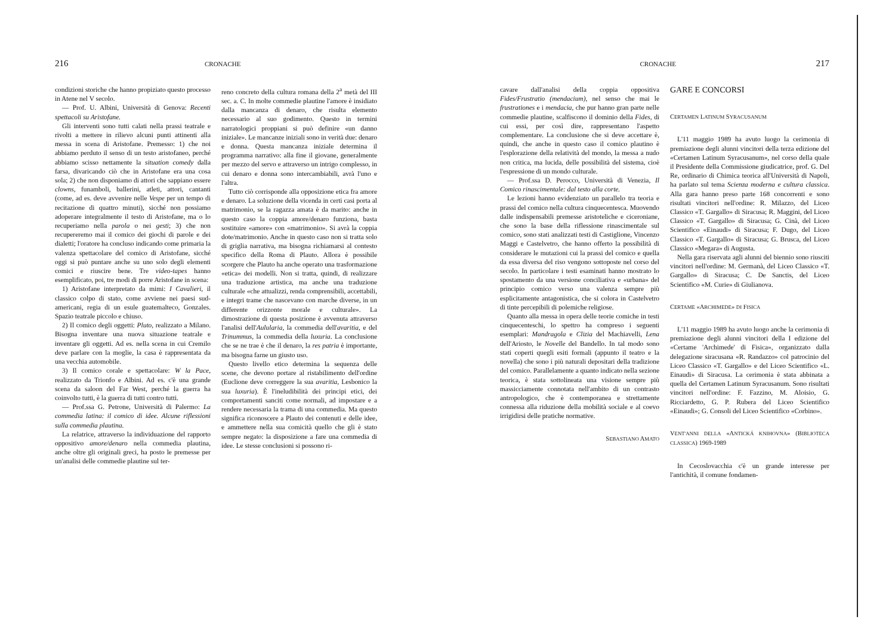216 CRONACHE
condizioni storiche che hanno propiziato questo processo in Atene nel V secolo.
— Prof. U. Albini, Università di Genova: Recenti spettacoli su Aristofane.
Gli interventi sono tutti calati nella prassi teatrale e rivolti a mettere in rilievo alcuni punti attinenti alla messa in scena di Aristofane. Premesso: 1) che noi abbiamo perduto il senso di un testo aristofaneo, perché abbiamo scisso nettamente la situation comedy dalla farsa, divaricando ciò che in Aristofane era una cosa sola; 2) che non disponiamo di attori che sappiano essere clowns, funamboli, ballerini, atleti, attori, cantanti (come, ad es. deve avvenire nelle Vespe per un tempo di recitazione di quattro minuti), sicché non possiamo adoperare integralmente il testo di Aristofane, ma o lo recuperiamo nella parola o nei gesti; 3) che non recupereremo mai il comico dei giochi di parole e dei dialetti; l'oratore ha concluso indicando come primaria la valenza spettacolare del comico di Aristofane, sicché oggi si può puntare anche su uno solo degli elementi comici e riuscire bene. Tre video-tapes hanno esemplificato, poi, tre modi di porre Aristofane in scena:
1) Aristofane interpretato da mimi: I Cavalieri, il classico colpo di stato, come avviene nei paesi sud-americani, regia di un esule guatemalteco, Gonzales. Spazio teatrale piccolo e chiuso.
2) Il comico degli oggetti: Pluto, realizzato a Milano. Bisogna inventare una nuova situazione teatrale e inventare gli oggetti. Ad es. nella scena in cui Cremilo deve parlare con la moglie, la casa è rappresentata da una vecchia automobile.
3) Il comico corale e spettacolare: W la Pace, realizzato da Trionfo e Albini. Ad es. c'è una grande scena da saloon del Far West, perché la guerra ha coinvolto tutti, è la guerra di tutti contro tutti.
— Prof.ssa G. Petrone, Università di Palermo: La commedia latina: il comico di idee. Alcune riflessioni sulla commedia plautina.
La relatrice, attraverso la individuazione del rapporto oppositivo amore/denaro nella commedia plautina, anche oltre gli originali greci, ha posto le premesse per un'analisi delle commedie plautine sul ter-
reno concreto della cultura romana della 2<sup>a</sup> metà del III sec. a. C. In molte commedie plautine l'amore è insidiato dalla mancanza di denaro, che risulta elemento necessario al suo godimento. Questo in termini narratologici proppiani si può definire «un danno iniziale». Le mancanze iniziali sono in verità due: denaro e donna. Questa mancanza iniziale determina il programma narrativo: alla fine il giovane, generalmente per mezzo del servo e attraverso un intrigo complesso, in cui denaro e donna sono intercambiabili, avrà l'uno e l'altra.
Tutto ciò corrisponde alla opposizione etica fra amore e denaro. La soluzione della vicenda in certi casi porta al matrimonio, se la ragazza amata è da marito: anche in questo caso la coppia amore/denaro funziona, basta sostituire «amore» con «matrimonio». Si avrà la coppia dote/matrimonio. Anche in questo caso non si tratta solo di griglia narrativa, ma bisogna richiamarsi al contesto specifico della Roma di Plauto. Allora è possibile scorgere che Plauto ha anche operato una trasformazione «etica» dei modelli. Non si tratta, quindi, di realizzare una traduzione artistica, ma anche una traduzione culturale «che attualizzi, renda comprensibili, accettabili, e integri trame che nascevano con marche diverse, in un differente orizzonte morale e culturale». La dimostrazione di questa posizione è avvenuta attraverso l'analisi dell'Aulularia, la commedia dell'avaritia, e del Trinummus, la commedia della luxuria. La conclusione che se ne trae è che il denaro, la res patria è importante, ma bisogna farne un giusto uso.
Questo livello etico determina la sequenza delle scene, che devono portare al ristabilimento dell'ordine (Euclione deve correggere la sua avaritia, Lesbonico la sua luxuria). È l'ineludibilità dei principi etici, dei comportamenti sanciti come normali, ad impostare e a rendere necessaria la trama di una commedia. Ma questo significa riconoscere a Plauto dei contenuti e delle idee, e ammettere nella sua comicità quello che gli è stato sempre negato: la disposizione a fare una commedia di idee. Le stesse conclusioni si possono ri-
CRONACHE 217
cavare dall'analisi della coppia oppositiva Fides/Frustratio (mendacium), nel senso che mai le frustrationes e i mendacia, che pur hanno gran parte nelle commedie plautine, scalfiscono il dominio della Fides, di cui essi, per così dire, rappresentano l'aspetto complementare. La conclusione che si deve accettare è, quindi, che anche in questo caso il comico plautino è l'esplorazione della relatività del mondo, la messa a nudo non critica, ma lucida, delle possibilità del sistema, cioè l'espressione di un mondo culturale.
— Prof.ssa D. Perocco, Università di Venezia, Il Comico rinascimentale: dal testo alla corte.
Le lezioni hanno evidenziato un parallelo tra teoria e prassi del comico nella cultura cinquecentesca. Muovendo dalle indispensabili premesse aristoteliche e ciceroniane, che sono la base della riflessione rinascimentale sul comico, sono stati analizzati testi di Castiglione, Vincenzo Maggi e Castelvetro, che hanno offerto la possibilità di considerare le mutazioni cui la prassi del comico e quella da essa diversa del riso vengono sottoposte nel corso del secolo. In particolare i testi esaminati hanno mostrato lo spostamento da una versione conciliativa e «urbana» del principio comico verso una valenza sempre più esplicitamente antagonistica, che si colora in Castelvetro di tinte percepibili di polemiche religiose.
Quanto alla messa in opera delle teorie comiche in testi cinquecenteschi, lo spettro ha compreso i seguenti esemplari: Mandragola e Clizia del Machiavelli, Lena dell'Ariosto, le Novelle del Bandello. In tal modo sono stati coperti quegli esiti formali (appunto il teatro e la novella) che sono i più naturali depositari della tradizione del comico. Parallelamente a quanto indicato nella sezione teorica, è stata sottolineata una visione sempre più massicciamente connotata nell'ambito di un contrasto antropologico, che è contemporanea e strettamente connessa alla riduzione della mobilità sociale e al coevo irrigidirsi delle pratiche normative.
SEBASTIANO AMATO
GARE E CONCORSI
CERTAMEN LATINUM SYRACUSANUM
L'11 maggio 1989 ha avuto luogo la cerimonia di premiazione degli alunni vincitori della terza edizione del «Certamen Latinum Syracusanum», nel corso della quale il Presidente della Commissione giudicatrice, prof. G. Del Re, ordinario di Chimica teorica all'Università di Napoli, ha parlato sul tema Scienza moderna e cultura classica. Alla gara hanno preso parte 168 concorrenti e sono risultati vincitori nell'ordine: R. Milazzo, del Liceo Classico «T. Gargallo» di Siracusa; R. Maggini, del Liceo Classico «T. Gargallo» di Siracusa; G. Cinà, del Liceo Scientifico «Einaudi» di Siracusa; F. Dugo, del Liceo Classico «T. Gargallo» di Siracusa; G. Brusca, del Liceo Classico «Megara» di Augusta.
Nella gara riservata agli alunni del biennio sono riusciti vincitori nell'ordine: M. Germanà, del Liceo Classico «T. Gargallo» di Siracusa; C. De Sanctis, del Liceo Scientifico «M. Curie» di Giulianova.
CERTAME «ARCHIMEDE» DI FISICA
L'11 maggio 1989 ha avuto luogo anche la cerimonia di premiazione degli alunni vincitori della I edizione del «Certame 'Archimede' di Fisica», organizzato dalla delegazione siracusana «R. Randazzo» col patrocinio del Liceo Classico «T. Gargallo» e del Liceo Scientifico «L. Einaudi» di Siracusa. La cerimonia è stata abbinata a quella del Certamen Latinum Syracusanum. Sono risultati vincitori nell'ordine: F. Fazzino, M. Aloisio, G. Ricciardetto, G. P. Rubera del Liceo Scientifico «Einaudi»; G. Consoli del Liceo Scientifico «Corbino».
VENT'ANNI DELLA «ANTICKÁ KNIHOVNA» (BIBLIOTECA CLASSICA) 1969-1989
In Cecoslovacchia c'è un grande interesse per l'antichità, il comune fondamen-